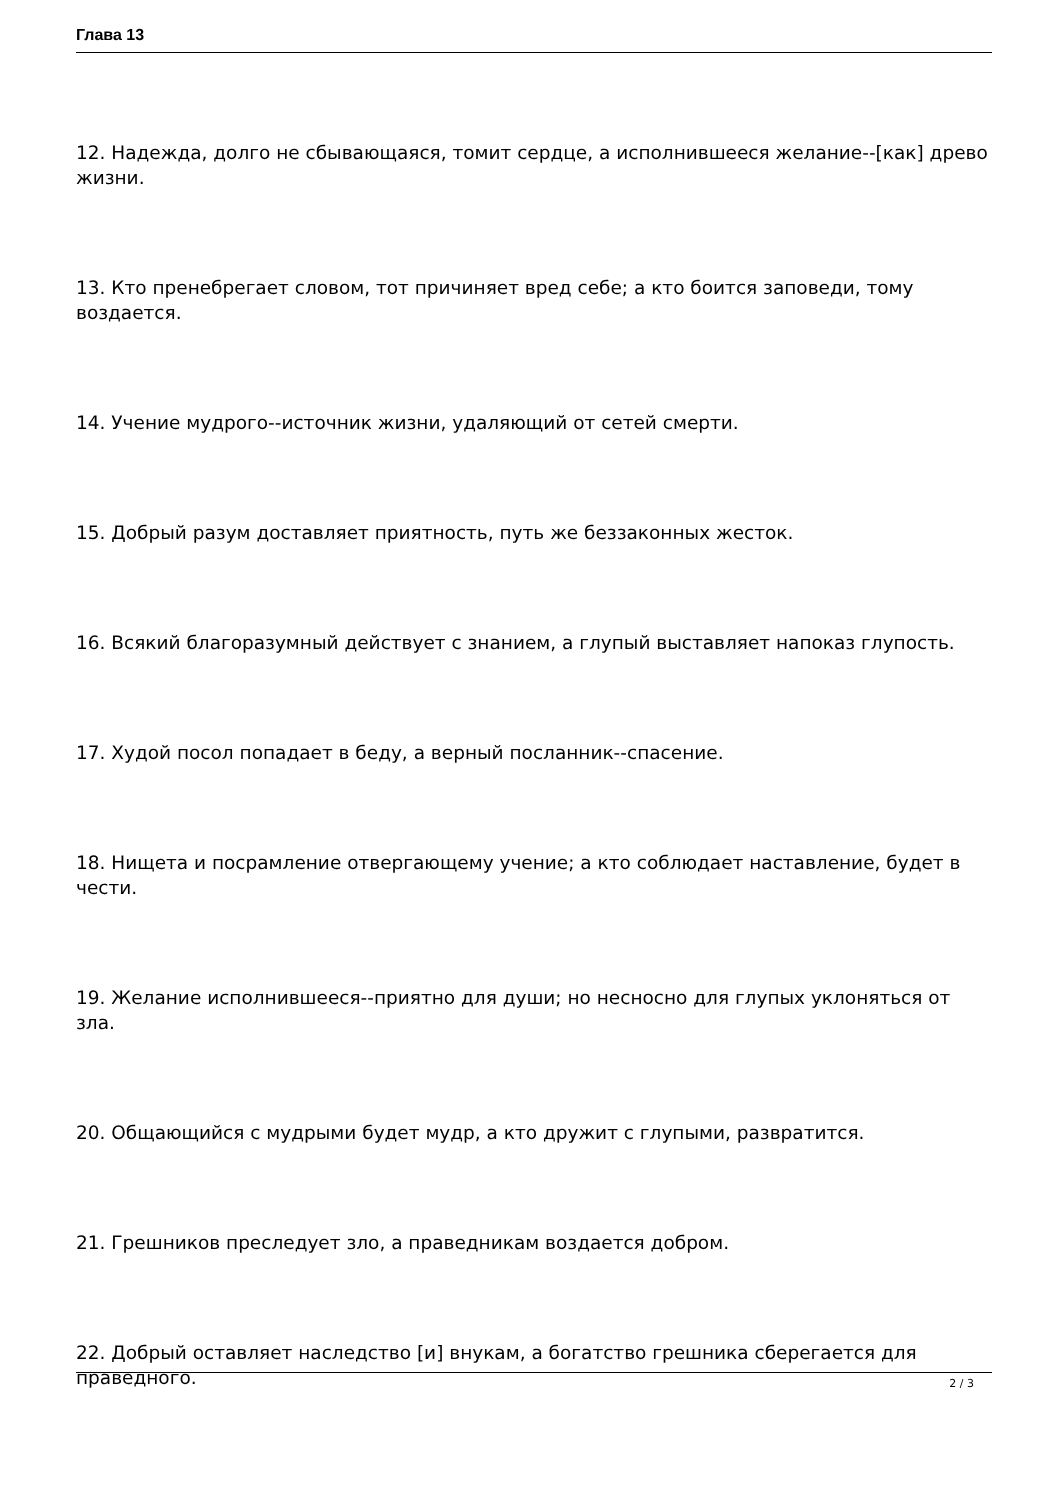Глава 13
12. Надежда, долго не сбывающаяся, томит сердце, а исполнившееся желание--[как] древо жизни.
13. Кто пренебрегает словом, тот причиняет вред себе; а кто боится заповеди, тому воздается.
14. Учение мудрого--источник жизни, удаляющий от сетей смерти.
15. Добрый разум доставляет приятность, путь же беззаконных жесток.
16. Всякий благоразумный действует с знанием, а глупый выставляет напоказ глупость.
17. Худой посол попадает в беду, а верный посланник--спасение.
18. Нищета и посрамление отвергающему учение; а кто соблюдает наставление, будет в чести.
19. Желание исполнившееся--приятно для души; но несносно для глупых уклоняться от зла.
20. Общающийся с мудрыми будет мудр, а кто дружит с глупыми, развратится.
21. Грешников преследует зло, а праведникам воздается добром.
22. Добрый оставляет наследство [и] внукам, а богатство грешника сберегается для праведного.
2 / 3